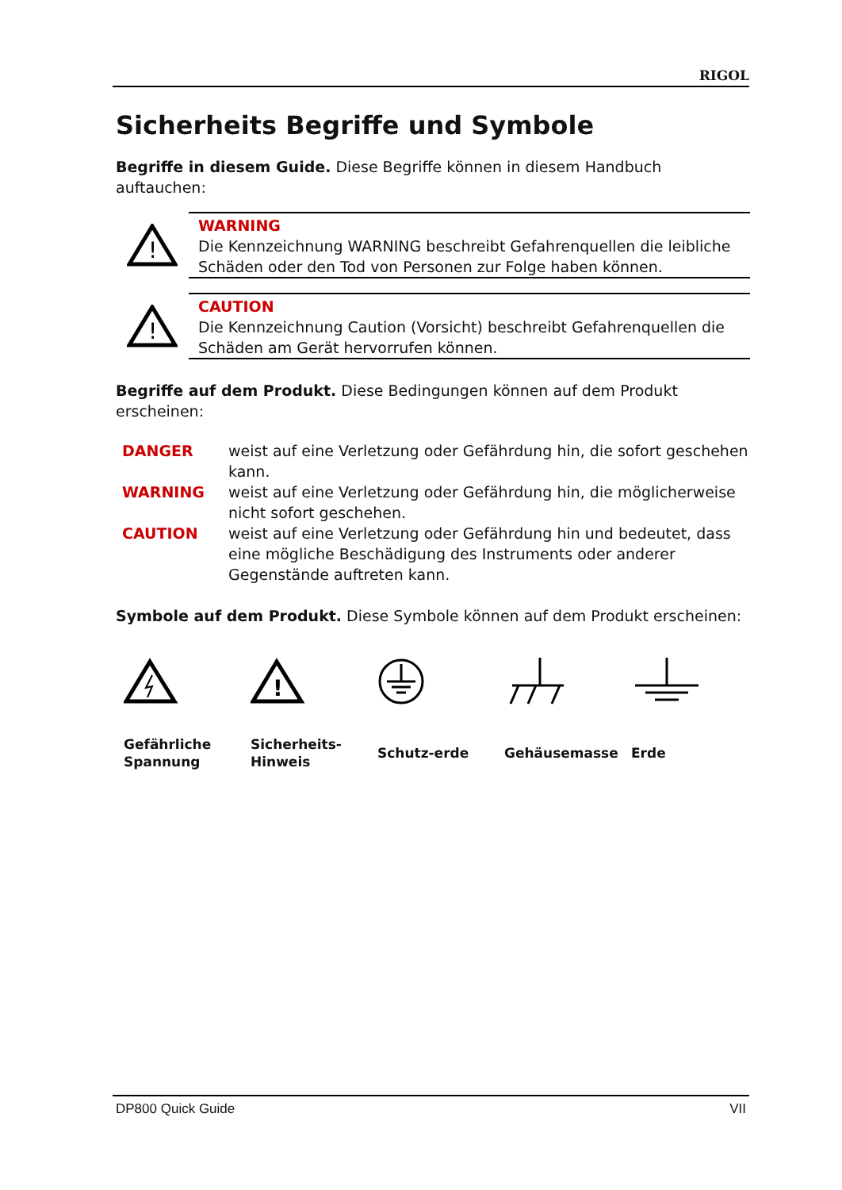RIGOL
Sicherheits Begriffe und Symbole
Begriffe in diesem Guide. Diese Begriffe können in diesem Handbuch auftauchen:
!
WARNING
Die Kennzeichnung WARNING beschreibt Gefahrenquellen die leibliche Schäden oder den Tod von Personen zur Folge haben können.
!
CAUTION
Die Kennzeichnung Caution (Vorsicht) beschreibt Gefahrenquellen die Schäden am Gerät hervorrufen können.
Begriffe auf dem Produkt. Diese Bedingungen können auf dem Produkt erscheinen:
| DANGER | weist auf eine Verletzung oder Gefährdung hin, die sofort geschehen kann. |
| WARNING | weist auf eine Verletzung oder Gefährdung hin, die möglicherweise nicht sofort geschehen. |
| CAUTION | weist auf eine Verletzung oder Gefährdung hin und bedeutet, dass eine mögliche Beschädigung des Instruments oder anderer Gegenstände auftreten kann. |
Symbole auf dem Produkt. Diese Symbole können auf dem Produkt erscheinen:
Gefährliche
Spannung
!
Sicherheits-
Hinweis
Schutz-erde Gehäusemasse Erde
DP800 Quick Guide VII